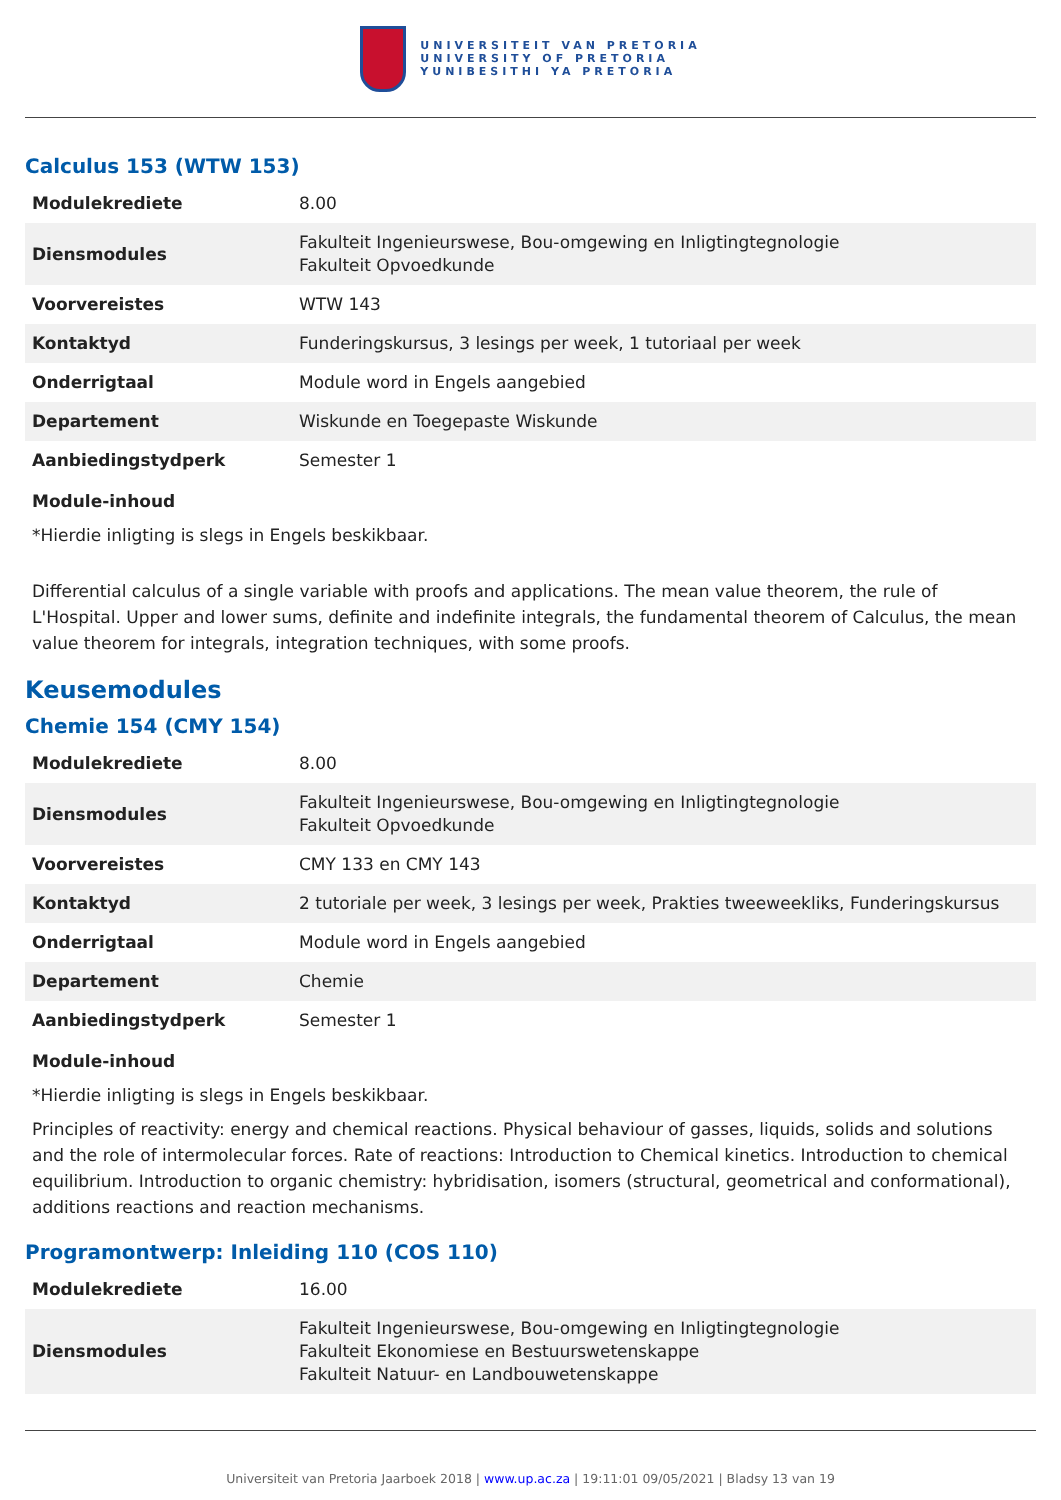UNIVERSITEIT VAN PRETORIA
UNIVERSITY OF PRETORIA
YUNIBESITHI YA PRETORIA
Calculus 153 (WTW 153)
| Modulekrediete | 8.00 |
| Diensmodules | Fakulteit Ingenieurswese, Bou-omgewing en Inligtingtegnologie Fakulteit Opvoedkunde |
| Voorvereistes | WTW 143 |
| Kontaktyd | Funderingskursus, 3 lesings per week, 1 tutoriaal per week |
| Onderrigtaal | Module word in Engels aangebied |
| Departement | Wiskunde en Toegepaste Wiskunde |
| Aanbiedingstydperk | Semester 1 |
Module-inhoud
*Hierdie inligting is slegs in Engels beskikbaar.
Differential calculus of a single variable with proofs and applications. The mean value theorem, the rule of L'Hospital. Upper and lower sums, definite and indefinite integrals, the fundamental theorem of Calculus, the mean value theorem for integrals, integration techniques, with some proofs.
Keusemodules
Chemie 154 (CMY 154)
| Modulekrediete | 8.00 |
| Diensmodules | Fakulteit Ingenieurswese, Bou-omgewing en Inligtingtegnologie Fakulteit Opvoedkunde |
| Voorvereistes | CMY 133 en CMY 143 |
| Kontaktyd | 2 tutoriale per week, 3 lesings per week, Prakties tweeweekliks, Funderingskursus |
| Onderrigtaal | Module word in Engels aangebied |
| Departement | Chemie |
| Aanbiedingstydperk | Semester 1 |
Module-inhoud
*Hierdie inligting is slegs in Engels beskikbaar.
Principles of reactivity: energy and chemical reactions. Physical behaviour of gasses, liquids, solids and solutions and the role of intermolecular forces. Rate of reactions: Introduction to Chemical kinetics. Introduction to chemical equilibrium. Introduction to organic chemistry: hybridisation, isomers (structural, geometrical and conformational), additions reactions and reaction mechanisms.
Programontwerp: Inleiding 110 (COS 110)
| Modulekrediete | 16.00 |
| Diensmodules | Fakulteit Ingenieurswese, Bou-omgewing en Inligtingtegnologie Fakulteit Ekonomiese en Bestuurswetenskappe Fakulteit Natuur- en Landbouwetenskappe |
Universiteit van Pretoria Jaarboek 2018 | www.up.ac.za | 19:11:01 09/05/2021 | Bladsy 13 van 19